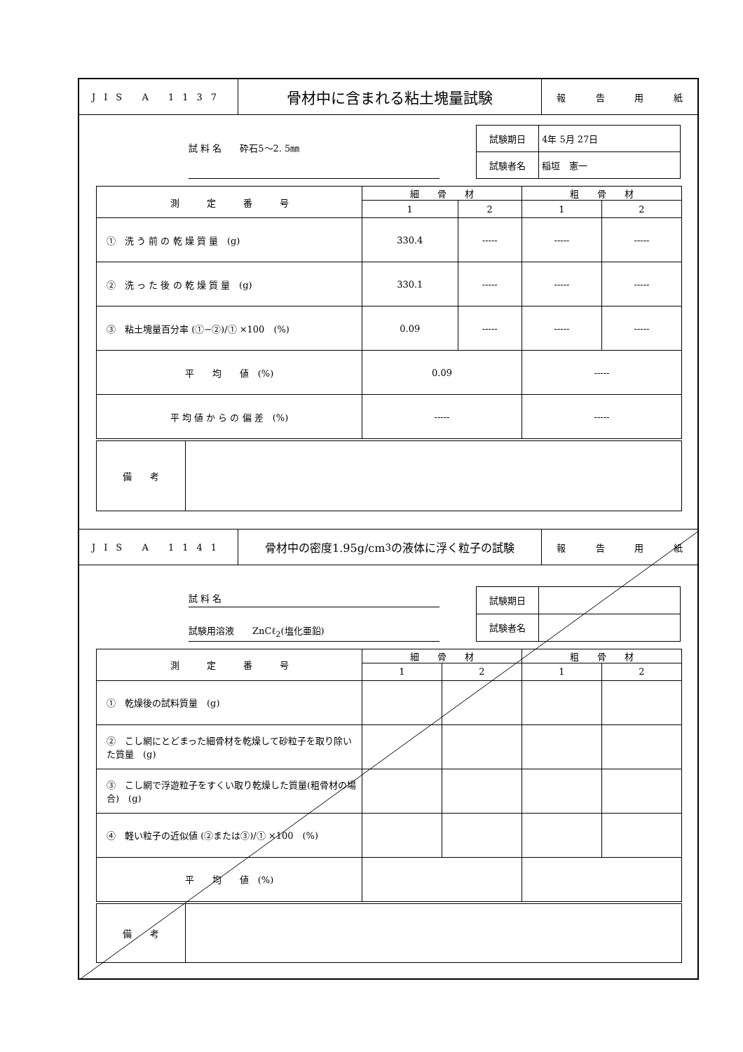JIS A 1137
骨材中に含まれる粘土塊量試験
報告用紙
試 料 名　　砕石5～2. 5㎜
| 試験期日 | 4年 5月 27日 |
| 試験者名 | 稲垣 憲一 |
| 測 定 番 号 | 細 骨 材 | | 粗 骨 材 | |
| | 1 | 2 | 1 | 2 |
| ① 洗 う 前 の 乾 燥 質 量 (g) | 330.4 | ----- | ----- | ----- |
| ② 洗 っ た 後 の 乾 燥 質 量 (g) | 330.1 | ----- | ----- | ----- |
| ③ 粘土塊量百分率 (①−②)/① ×100 (%) | 0.09 | ----- | ----- | ----- |
| 平 均 値 (%) | 0.09 | | ----- | |
| 平 均 値 か ら の 偏 差 (%) | ----- | | ----- | |
| 備 考 | |
JIS A 1141
骨材中の密度1.95g/cm<sup>3</sup>の液体に浮く粒子の試験
報告用紙
試 料 名
試験用溶液　　ZnCℓ<sub>2</sub>(塩化亜鉛)
| 試験期日 | |
| 試験者名 | |
| 測 定 番 号 | 細 骨 材 | | 粗 骨 材 | |
| | 1 | 2 | 1 | 2 |
| ① 乾燥後の試料質量 (g) | | | | |
| ② こし網にとどまった細骨材を乾燥して砂粒子を取り除いた質量 (g) | | | | |
| ③ こし網で浮遊粒子をすくい取り乾燥した質量(粗骨材の場合) (g) | | | | |
| ④ 軽い粒子の近似値 (②または③)/① ×100 (%) | | | | |
| 平 均 値 (%) | | | | |
| 備 考 | |